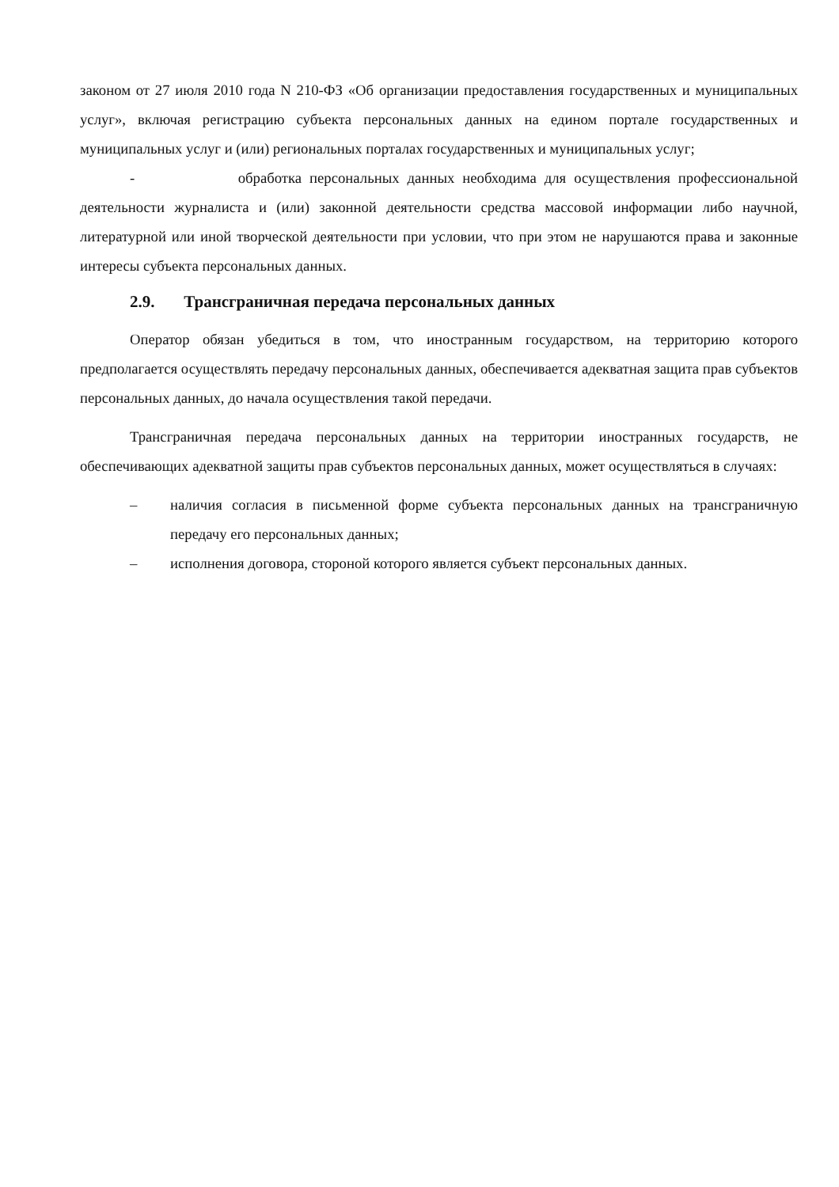законом от 27 июля 2010 года N 210-ФЗ «Об организации предоставления государственных и муниципальных услуг», включая регистрацию субъекта персональных данных на едином портале государственных и муниципальных услуг и (или) региональных порталах государственных и муниципальных услуг;
- обработка персональных данных необходима для осуществления профессиональной деятельности журналиста и (или) законной деятельности средства массовой информации либо научной, литературной или иной творческой деятельности при условии, что при этом не нарушаются права и законные интересы субъекта персональных данных.
2.9. Трансграничная передача персональных данных
Оператор обязан убедиться в том, что иностранным государством, на территорию которого предполагается осуществлять передачу персональных данных, обеспечивается адекватная защита прав субъектов персональных данных, до начала осуществления такой передачи.
Трансграничная передача персональных данных на территории иностранных государств, не обеспечивающих адекватной защиты прав субъектов персональных данных, может осуществляться в случаях:
– наличия согласия в письменной форме субъекта персональных данных на трансграничную передачу его персональных данных;
– исполнения договора, стороной которого является субъект персональных данных.